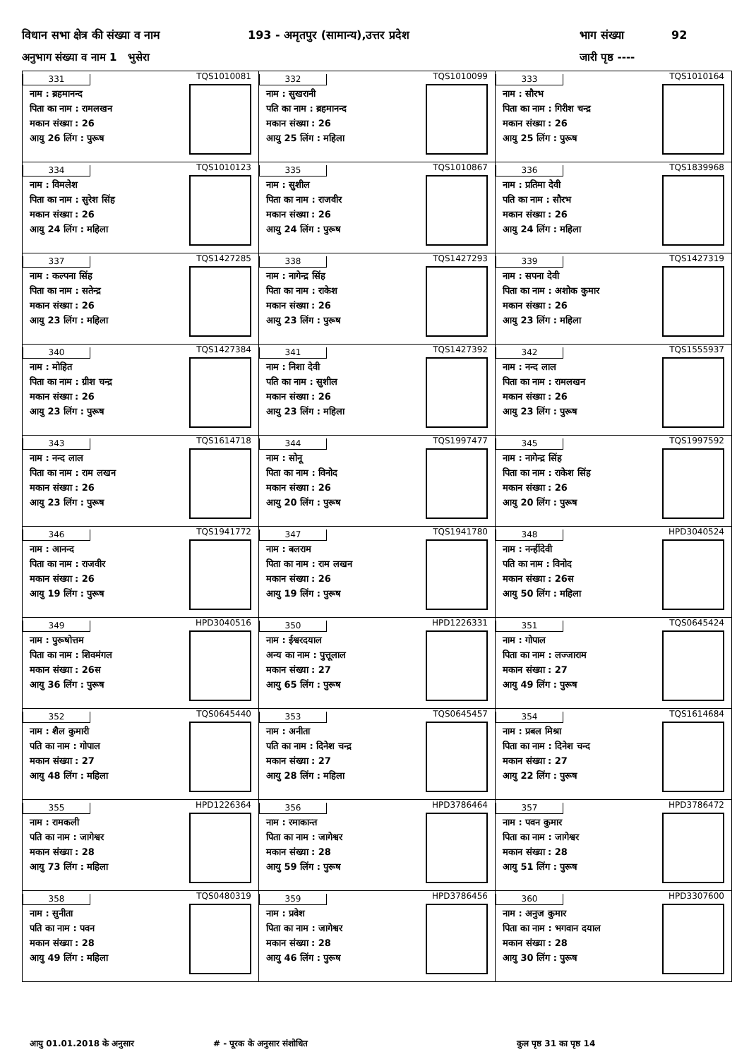विधान सभा क्षेत्र की संख्या व नाम 193 - अमृतपुर (सामान्य),उत्तर प्रदेश भाग संख्या 92
अनुभाग संख्या व नाम 1 भुसेरा जारी पृष्ठ ----
| 331 नाम : ब्रहमानन्द पिता का नाम : रामलखन मकान संख्या : 26 आयु 26 लिंग : पुरूष TQS1010081 | 332 नाम : सुखरानी पति का नाम : ब्रहमानन्द मकान संख्या : 26 आयु 25 लिंग : महिला TQS1010099 | 333 नाम : सौरभ पिता का नाम : गिरीश चन्द्र मकान संख्या : 26 आयु 25 लिंग : पुरूष TQS1010164 |
| 334 नाम : विमलेश पिता का नाम : सुरेश सिंह मकान संख्या : 26 आयु 24 लिंग : महिला TQS1010123 | 335 नाम : सुशील पिता का नाम : राजवीर मकान संख्या : 26 आयु 24 लिंग : पुरूष TQS1010867 | 336 नाम : प्रतिमा देवी पति का नाम : सौरभ मकान संख्या : 26 आयु 24 लिंग : महिला TQS1839968 |
| 337 नाम : कल्पना सिंह पिता का नाम : सतेन्द्र मकान संख्या : 26 आयु 23 लिंग : महिला TQS1427285 | 338 नाम : नागेन्द्र सिंह पिता का नाम : राकेश मकान संख्या : 26 आयु 23 लिंग : पुरूष TQS1427293 | 339 नाम : सपना देवी पिता का नाम : अशोक कुमार मकान संख्या : 26 आयु 23 लिंग : महिला TQS1427319 |
| 340 नाम : मोहित पिता का नाम : ग्रीश चन्द्र मकान संख्या : 26 आयु 23 लिंग : पुरूष TQS1427384 | 341 नाम : निशा देवी पति का नाम : सुशील मकान संख्या : 26 आयु 23 लिंग : महिला TQS1427392 | 342 नाम : नन्द लाल पिता का नाम : रामलखन मकान संख्या : 26 आयु 23 लिंग : पुरूष TQS1555937 |
| 343 नाम : नन्द लाल पिता का नाम : राम लखन मकान संख्या : 26 आयु 23 लिंग : पुरूष TQS1614718 | 344 नाम : सोनू पिता का नाम : विनोद मकान संख्या : 26 आयु 20 लिंग : पुरूष TQS1997477 | 345 नाम : नागेन्द्र सिंह पिता का नाम : राकेश सिंह मकान संख्या : 26 आयु 20 लिंग : पुरूष TQS1997592 |
| 346 नाम : आनन्द पिता का नाम : राजवीर मकान संख्या : 26 आयु 19 लिंग : पुरूष TQS1941772 | 347 नाम : बलराम पिता का नाम : राम लखन मकान संख्या : 26 आयु 19 लिंग : पुरूष TQS1941780 | 348 नाम : नन्हींदेवी पति का नाम : विनोद मकान संख्या : 26स आयु 50 लिंग : महिला HPD3040524 |
| 349 नाम : पुरूषोत्तम पिता का नाम : शिवमंगल मकान संख्या : 26स आयु 36 लिंग : पुरूष HPD3040516 | 350 नाम : ईश्वरदयाल अन्य का नाम : पुत्तूलाल मकान संख्या : 27 आयु 65 लिंग : पुरूष HPD1226331 | 351 नाम : गोपाल पिता का नाम : लज्जाराम मकान संख्या : 27 आयु 49 लिंग : पुरूष TQS0645424 |
| 352 नाम : शैल कुमारी पति का नाम : गोपाल मकान संख्या : 27 आयु 48 लिंग : महिला TQS0645440 | 353 नाम : अनीता पति का नाम : दिनेश चन्द्र मकान संख्या : 27 आयु 28 लिंग : महिला TQS0645457 | 354 नाम : प्रबल मिश्रा पिता का नाम : दिनेश चन्द मकान संख्या : 27 आयु 22 लिंग : पुरूष TQS1614684 |
| 355 नाम : रामकली पति का नाम : जागेश्वर मकान संख्या : 28 आयु 73 लिंग : महिला HPD1226364 | 356 नाम : रमाकान्त पिता का नाम : जागेश्वर मकान संख्या : 28 आयु 59 लिंग : पुरूष HPD3786464 | 357 नाम : पवन कुमार पिता का नाम : जागेश्वर मकान संख्या : 28 आयु 51 लिंग : पुरूष HPD3786472 |
| 358 नाम : सुनीता पति का नाम : पवन मकान संख्या : 28 आयु 49 लिंग : महिला TQS0480319 | 359 नाम : प्रवेश पिता का नाम : जागेश्वर मकान संख्या : 28 आयु 46 लिंग : पुरूष HPD3786456 | 360 नाम : अनुज कुमार पिता का नाम : भगवान दयाल मकान संख्या : 28 आयु 30 लिंग : पुरूष HPD3307600 |
आयु 01.01.2018 के अनुसार # - पूरक के अनुसार संशोधित कुल पृष्ठ 31 का पृष्ठ 14